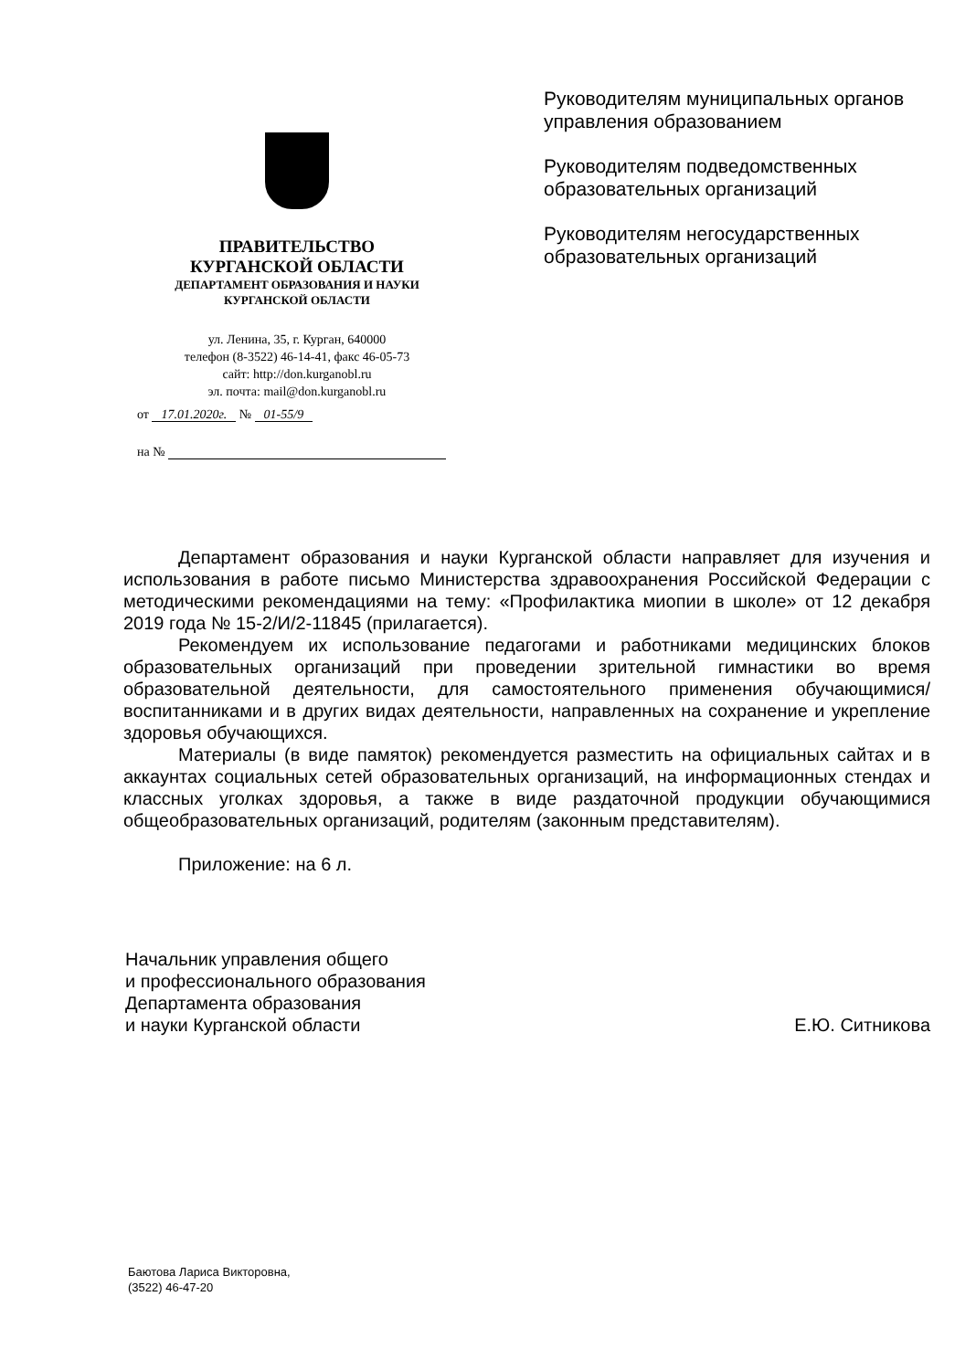ПРАВИТЕЛЬСТВО
КУРГАНСКОЙ ОБЛАСТИ
ДЕПАРТАМЕНТ ОБРАЗОВАНИЯ И НАУКИ
КУРГАНСКОЙ ОБЛАСТИ
ул. Ленина, 35, г. Курган, 640000
телефон (8-3522) 46-14-41, факс 46-05-73
сайт: http://don.kurganobl.ru
эл. почта: mail@don.kurganobl.ru
от 17.01.2020г. № 01-55/9
на №
Руководителям муниципальных органов управления образованием
Руководителям подведомственных образовательных организаций
Руководителям негосударственных образовательных организаций
Департамент образования и науки Курганской области направляет для изучения и использования в работе письмо Министерства здравоохранения Российской Федерации с методическими рекомендациями на тему: «Профилактика миопии в школе» от 12 декабря 2019 года № 15-2/И/2-11845 (прилагается).
Рекомендуем их использование педагогами и работниками медицинских блоков образовательных организаций при проведении зрительной гимнастики во время образовательной деятельности, для самостоятельного применения обучающимися/воспитанниками и в других видах деятельности, направленных на сохранение и укрепление здоровья обучающихся.
Материалы (в виде памяток) рекомендуется разместить на официальных сайтах и в аккаунтах социальных сетей образовательных организаций, на информационных стендах и классных уголках здоровья, а также в виде раздаточной продукции обучающимися общеобразовательных организаций, родителям (законным представителям).
Приложение: на 6 л.
Начальник управления общего
и профессионального образования
Департамента образования
и науки Курганской области
Е.Ю. Ситникова
Баютова Лариса Викторовна,
(3522) 46-47-20